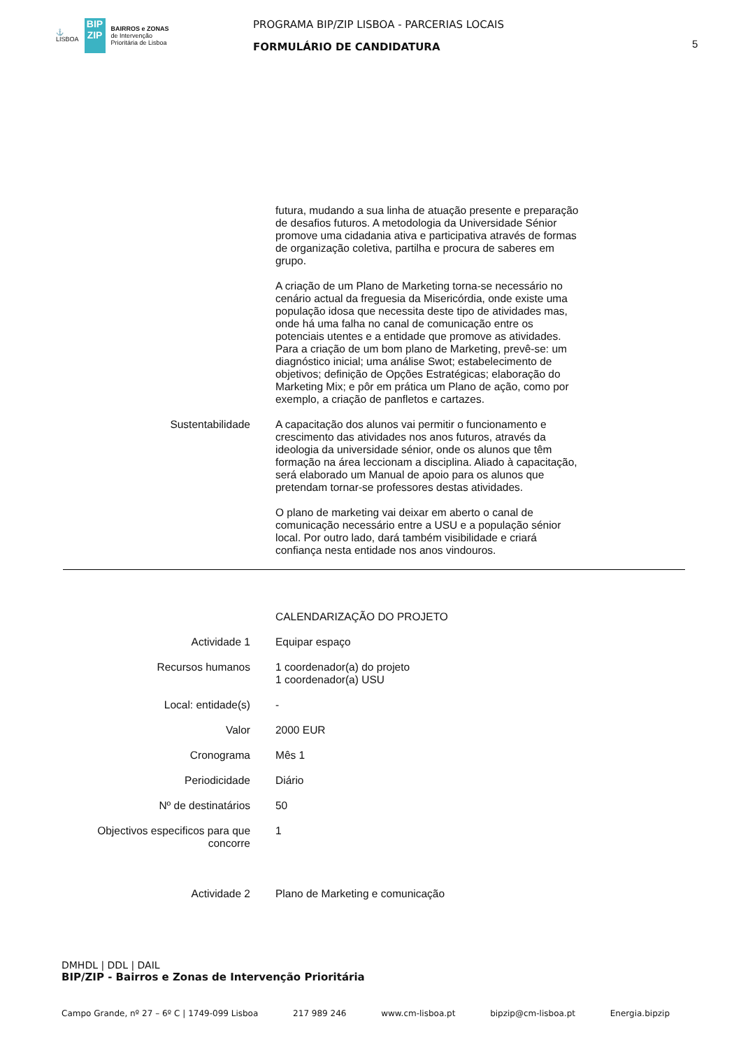⚓
LISBOA
BIP ZIP
BAIRROS e ZONAS
de Intervenção
Prioritária de Lisboa
PROGRAMA BIP/ZIP LISBOA - PARCERIAS LOCAIS
FORMULÁRIO DE CANDIDATURA
5
futura, mudando a sua linha de atuação presente e preparação de desafios futuros. A metodologia da Universidade Sénior promove uma cidadania ativa e participativa através de formas de organização coletiva, partilha e procura de saberes em grupo.
A criação de um Plano de Marketing torna-se necessário no cenário actual da freguesia da Misericórdia, onde existe uma população idosa que necessita deste tipo de atividades mas, onde há uma falha no canal de comunicação entre os potenciais utentes e a entidade que promove as atividades. Para a criação de um bom plano de Marketing, prevê-se: um diagnóstico inicial; uma análise Swot; estabelecimento de objetivos; definição de Opções Estratégicas; elaboração do Marketing Mix; e pôr em prática um Plano de ação, como por exemplo, a criação de panfletos e cartazes.
Sustentabilidade A capacitação dos alunos vai permitir o funcionamento e crescimento das atividades nos anos futuros, através da ideologia da universidade sénior, onde os alunos que têm formação na área leccionam a disciplina. Aliado à capacitação, será elaborado um Manual de apoio para os alunos que pretendam tornar-se professores destas atividades.
O plano de marketing vai deixar em aberto o canal de comunicação necessário entre a USU e a população sénior local. Por outro lado, dará também visibilidade e criará confiança nesta entidade nos anos vindouros.
CALENDARIZAÇÃO DO PROJETO
Actividade 1 Equipar espaço
Recursos humanos 1 coordenador(a) do projeto
1 coordenador(a) USU
Local: entidade(s) -
Valor 2000 EUR
Cronograma Mês 1
Periodicidade Diário
Nº de destinatários 50
Objectivos especificos para que concorre
1
Actividade 2 Plano de Marketing e comunicação
DMHDL | DDL | DAIL
BIP/ZIP - Bairros e Zonas de Intervenção Prioritária
Campo Grande, nº 27 – 6º C | 1749-099 Lisboa 217 989 246 www.cm-lisboa.pt bipzip@cm-lisboa.pt Energia.bipzip